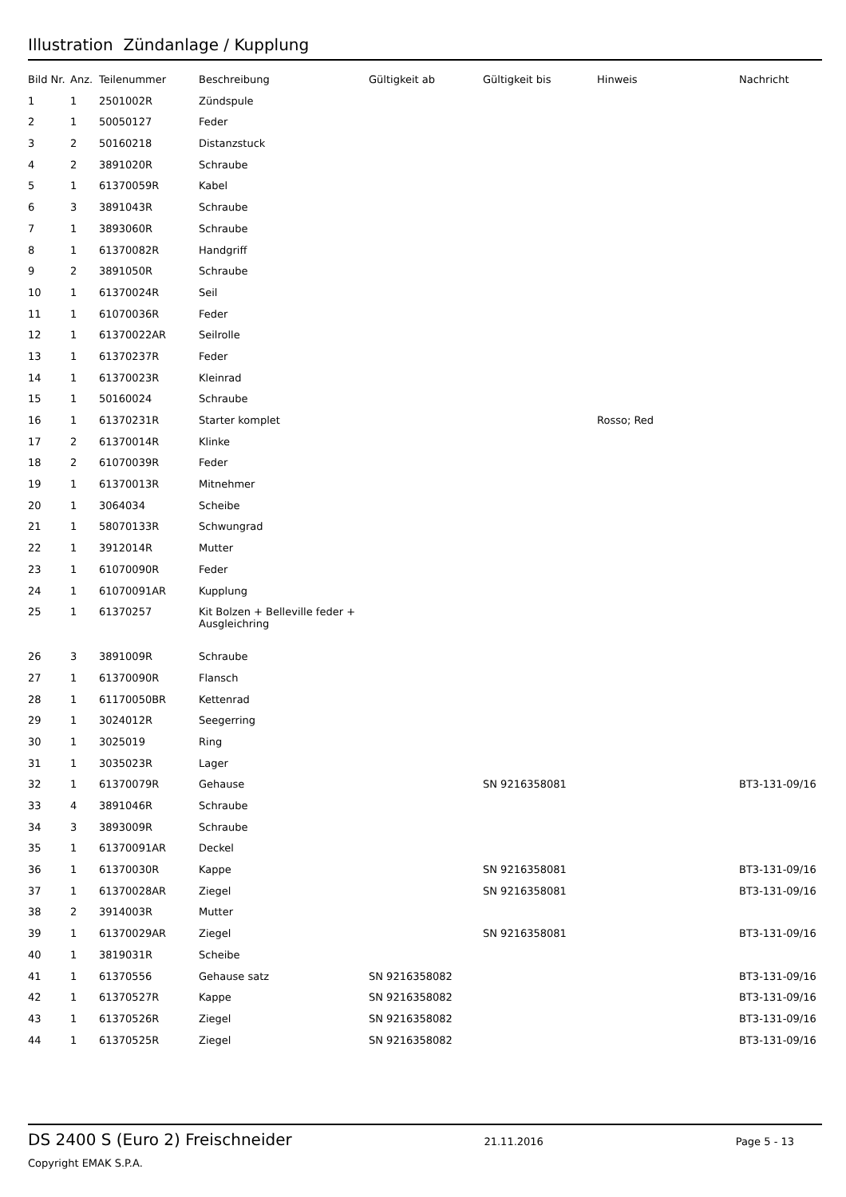Illustration Zündanlage / Kupplung
| Bild Nr. | Anz. | Teilenummer | Beschreibung | Gültigkeit ab | Gültigkeit bis | Hinweis | Nachricht |
| --- | --- | --- | --- | --- | --- | --- | --- |
| 1 | 1 | 2501002R | Zündspule | | | | |
| 2 | 1 | 50050127 | Feder | | | | |
| 3 | 2 | 50160218 | Distanzstuck | | | | |
| 4 | 2 | 3891020R | Schraube | | | | |
| 5 | 1 | 61370059R | Kabel | | | | |
| 6 | 3 | 3891043R | Schraube | | | | |
| 7 | 1 | 3893060R | Schraube | | | | |
| 8 | 1 | 61370082R | Handgriff | | | | |
| 9 | 2 | 3891050R | Schraube | | | | |
| 10 | 1 | 61370024R | Seil | | | | |
| 11 | 1 | 61070036R | Feder | | | | |
| 12 | 1 | 61370022AR | Seilrolle | | | | |
| 13 | 1 | 61370237R | Feder | | | | |
| 14 | 1 | 61370023R | Kleinrad | | | | |
| 15 | 1 | 50160024 | Schraube | | | | |
| 16 | 1 | 61370231R | Starter komplet | | | Rosso; Red | |
| 17 | 2 | 61370014R | Klinke | | | | |
| 18 | 2 | 61070039R | Feder | | | | |
| 19 | 1 | 61370013R | Mitnehmer | | | | |
| 20 | 1 | 3064034 | Scheibe | | | | |
| 21 | 1 | 58070133R | Schwungrad | | | | |
| 22 | 1 | 3912014R | Mutter | | | | |
| 23 | 1 | 61070090R | Feder | | | | |
| 24 | 1 | 61070091AR | Kupplung | | | | |
| 25 | 1 | 61370257 | Kit Bolzen + Belleville feder + Ausgleichring | | | | |
| 26 | 3 | 3891009R | Schraube | | | | |
| 27 | 1 | 61370090R | Flansch | | | | |
| 28 | 1 | 61170050BR | Kettenrad | | | | |
| 29 | 1 | 3024012R | Seegerring | | | | |
| 30 | 1 | 3025019 | Ring | | | | |
| 31 | 1 | 3035023R | Lager | | | | |
| 32 | 1 | 61370079R | Gehause | | SN 9216358081 | | BT3-131-09/16 |
| 33 | 4 | 3891046R | Schraube | | | | |
| 34 | 3 | 3893009R | Schraube | | | | |
| 35 | 1 | 61370091AR | Deckel | | | | |
| 36 | 1 | 61370030R | Kappe | | SN 9216358081 | | BT3-131-09/16 |
| 37 | 1 | 61370028AR | Ziegel | | SN 9216358081 | | BT3-131-09/16 |
| 38 | 2 | 3914003R | Mutter | | | | |
| 39 | 1 | 61370029AR | Ziegel | | SN 9216358081 | | BT3-131-09/16 |
| 40 | 1 | 3819031R | Scheibe | | | | |
| 41 | 1 | 61370556 | Gehause satz | SN 9216358082 | | | BT3-131-09/16 |
| 42 | 1 | 61370527R | Kappe | SN 9216358082 | | | BT3-131-09/16 |
| 43 | 1 | 61370526R | Ziegel | SN 9216358082 | | | BT3-131-09/16 |
| 44 | 1 | 61370525R | Ziegel | SN 9216358082 | | | BT3-131-09/16 |
DS 2400 S (Euro 2) Freischneider 21.11.2016 Page 5 - 13
Copyright EMAK S.P.A.